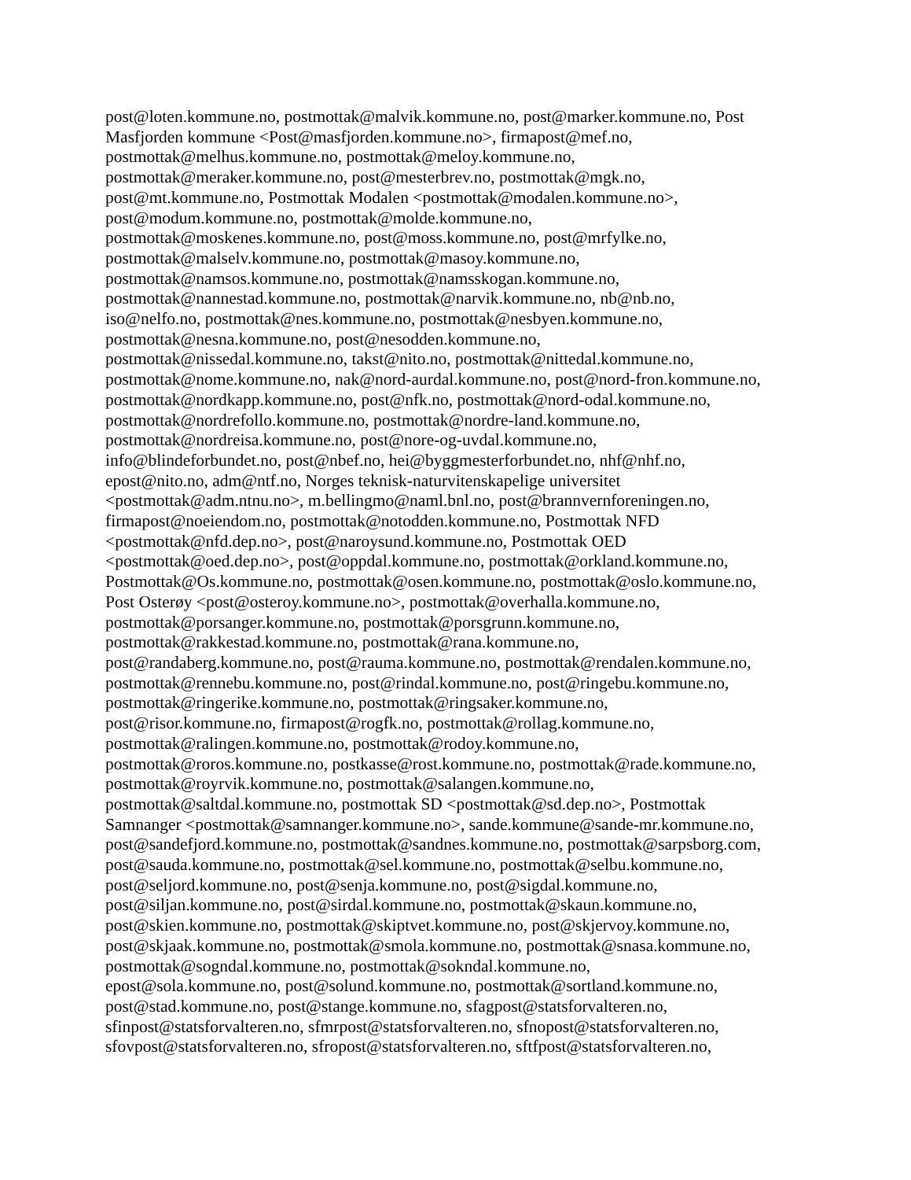post@loten.kommune.no, postmottak@malvik.kommune.no, post@marker.kommune.no, Post
Masfjorden kommune <Post@masfjorden.kommune.no>, firmapost@mef.no,
postmottak@melhus.kommune.no, postmottak@meloy.kommune.no,
postmottak@meraker.kommune.no, post@mesterbrev.no, postmottak@mgk.no,
post@mt.kommune.no, Postmottak Modalen <postmottak@modalen.kommune.no>,
post@modum.kommune.no, postmottak@molde.kommune.no,
postmottak@moskenes.kommune.no, post@moss.kommune.no, post@mrfylke.no,
postmottak@malselv.kommune.no, postmottak@masoy.kommune.no,
postmottak@namsos.kommune.no, postmottak@namsskogan.kommune.no,
postmottak@nannestad.kommune.no, postmottak@narvik.kommune.no, nb@nb.no,
iso@nelfo.no, postmottak@nes.kommune.no, postmottak@nesbyen.kommune.no,
postmottak@nesna.kommune.no, post@nesodden.kommune.no,
postmottak@nissedal.kommune.no, takst@nito.no, postmottak@nittedal.kommune.no,
postmottak@nome.kommune.no, nak@nord-aurdal.kommune.no, post@nord-fron.kommune.no,
postmottak@nordkapp.kommune.no, post@nfk.no, postmottak@nord-odal.kommune.no,
postmottak@nordrefollo.kommune.no, postmottak@nordre-land.kommune.no,
postmottak@nordreisa.kommune.no, post@nore-og-uvdal.kommune.no,
info@blindeforbundet.no, post@nbef.no, hei@byggmesterforbundet.no, nhf@nhf.no,
epost@nito.no, adm@ntf.no, Norges teknisk-naturvitenskapelige universitet
<postmottak@adm.ntnu.no>, m.bellingmo@naml.bnl.no, post@brannvernforeningen.no,
firmapost@noeiendom.no, postmottak@notodden.kommune.no, Postmottak NFD
<postmottak@nfd.dep.no>, post@naroysund.kommune.no, Postmottak OED
<postmottak@oed.dep.no>, post@oppdal.kommune.no, postmottak@orkland.kommune.no,
Postmottak@Os.kommune.no, postmottak@osen.kommune.no, postmottak@oslo.kommune.no,
Post Osterøy <post@osteroy.kommune.no>, postmottak@overhalla.kommune.no,
postmottak@porsanger.kommune.no, postmottak@porsgrunn.kommune.no,
postmottak@rakkestad.kommune.no, postmottak@rana.kommune.no,
post@randaberg.kommune.no, post@rauma.kommune.no, postmottak@rendalen.kommune.no,
postmottak@rennebu.kommune.no, post@rindal.kommune.no, post@ringebu.kommune.no,
postmottak@ringerike.kommune.no, postmottak@ringsaker.kommune.no,
post@risor.kommune.no, firmapost@rogfk.no, postmottak@rollag.kommune.no,
postmottak@ralingen.kommune.no, postmottak@rodoy.kommune.no,
postmottak@roros.kommune.no, postkasse@rost.kommune.no, postmottak@rade.kommune.no,
postmottak@royrvik.kommune.no, postmottak@salangen.kommune.no,
postmottak@saltdal.kommune.no, postmottak SD <postmottak@sd.dep.no>, Postmottak
Samnanger <postmottak@samnanger.kommune.no>, sande.kommune@sande-mr.kommune.no,
post@sandefjord.kommune.no, postmottak@sandnes.kommune.no, postmottak@sarpsborg.com,
post@sauda.kommune.no, postmottak@sel.kommune.no, postmottak@selbu.kommune.no,
post@seljord.kommune.no, post@senja.kommune.no, post@sigdal.kommune.no,
post@siljan.kommune.no, post@sirdal.kommune.no, postmottak@skaun.kommune.no,
post@skien.kommune.no, postmottak@skiptvet.kommune.no, post@skjervoy.kommune.no,
post@skjaak.kommune.no, postmottak@smola.kommune.no, postmottak@snasa.kommune.no,
postmottak@sogndal.kommune.no, postmottak@sokndal.kommune.no,
epost@sola.kommune.no, post@solund.kommune.no, postmottak@sortland.kommune.no,
post@stad.kommune.no, post@stange.kommune.no, sfagpost@statsforvalteren.no,
sfinpost@statsforvalteren.no, sfmrpost@statsforvalteren.no, sfnopost@statsforvalteren.no,
sfovpost@statsforvalteren.no, sfropost@statsforvalteren.no, sftfpost@statsforvalteren.no,